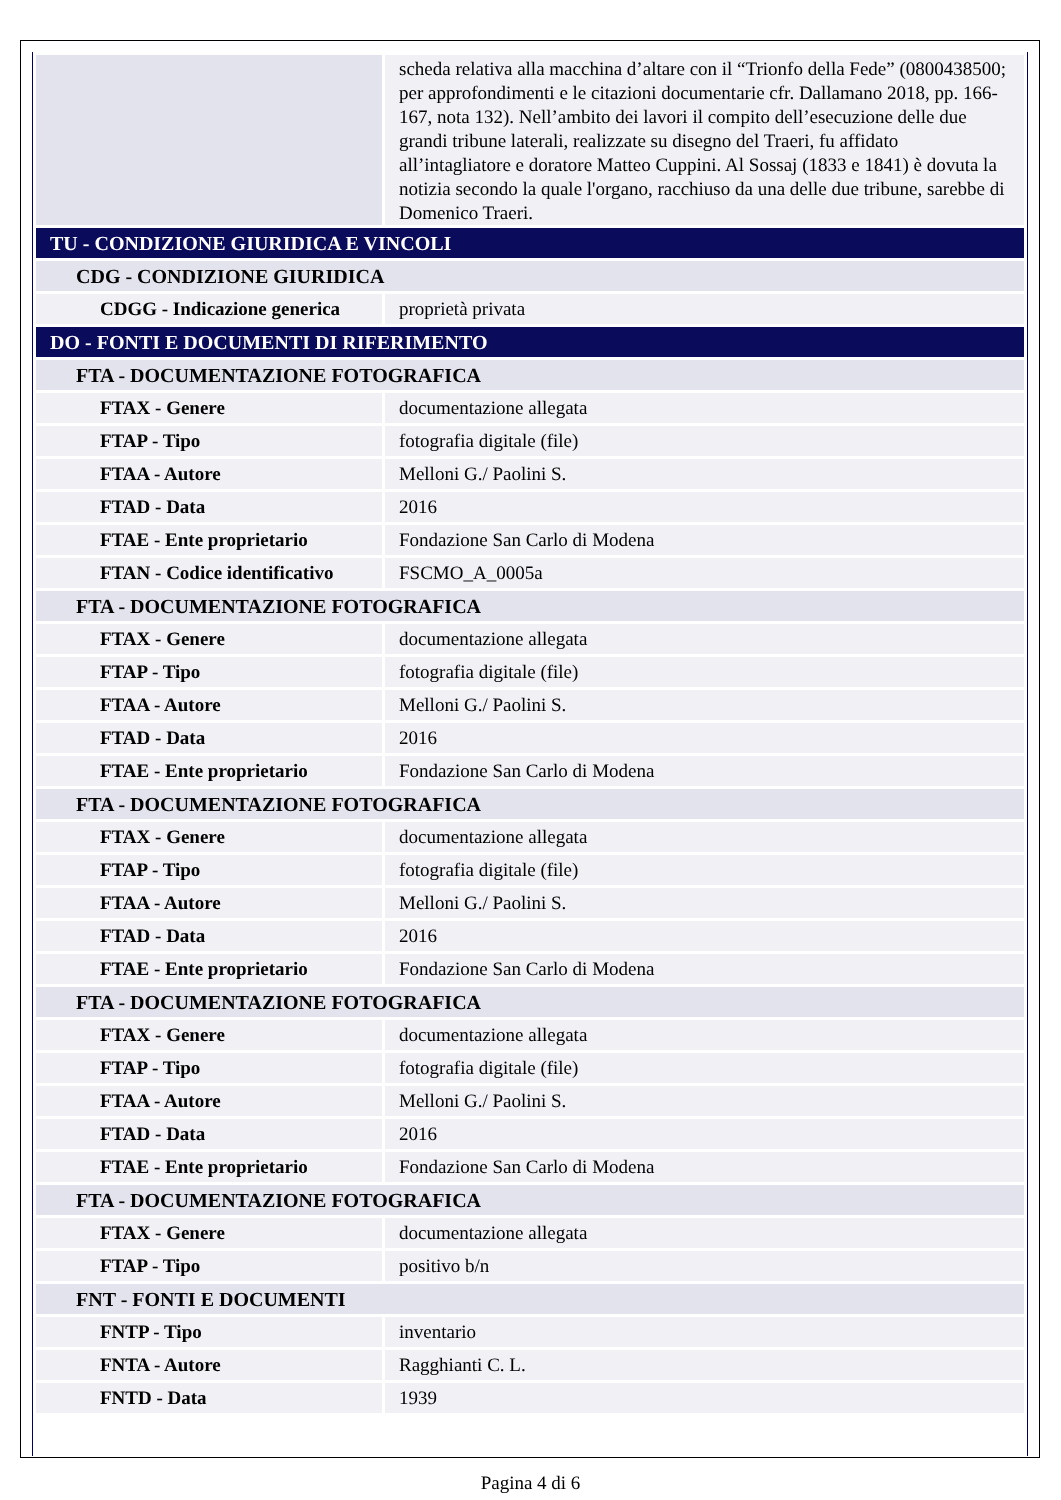| | scheda relativa alla macchina d’altare con il “Trionfo della Fede” (0800438500; per approfondimenti e le citazioni documentarie cfr. Dallamano 2018, pp. 166-167, nota 132). Nell’ambito dei lavori il compito dell’esecuzione delle due grandi tribune laterali, realizzate su disegno del Traeri, fu affidato all’intagliatore e doratore Matteo Cuppini. Al Sossaj (1833 e 1841) è dovuta la notizia secondo la quale l'organo, racchiuso da una delle due tribune, sarebbe di Domenico Traeri. |
| TU - CONDIZIONE GIURIDICA E VINCOLI | |
| CDG - CONDIZIONE GIURIDICA | |
| CDGG - Indicazione generica | proprietà privata |
| DO - FONTI E DOCUMENTI DI RIFERIMENTO | |
| FTA - DOCUMENTAZIONE FOTOGRAFICA | |
| FTAX - Genere | documentazione allegata |
| FTAP - Tipo | fotografia digitale (file) |
| FTAA - Autore | Melloni G./ Paolini S. |
| FTAD - Data | 2016 |
| FTAE - Ente proprietario | Fondazione San Carlo di Modena |
| FTAN - Codice identificativo | FSCMO_A_0005a |
| FTA - DOCUMENTAZIONE FOTOGRAFICA | |
| FTAX - Genere | documentazione allegata |
| FTAP - Tipo | fotografia digitale (file) |
| FTAA - Autore | Melloni G./ Paolini S. |
| FTAD - Data | 2016 |
| FTAE - Ente proprietario | Fondazione San Carlo di Modena |
| FTA - DOCUMENTAZIONE FOTOGRAFICA | |
| FTAX - Genere | documentazione allegata |
| FTAP - Tipo | fotografia digitale (file) |
| FTAA - Autore | Melloni G./ Paolini S. |
| FTAD - Data | 2016 |
| FTAE - Ente proprietario | Fondazione San Carlo di Modena |
| FTA - DOCUMENTAZIONE FOTOGRAFICA | |
| FTAX - Genere | documentazione allegata |
| FTAP - Tipo | fotografia digitale (file) |
| FTAA - Autore | Melloni G./ Paolini S. |
| FTAD - Data | 2016 |
| FTAE - Ente proprietario | Fondazione San Carlo di Modena |
| FTA - DOCUMENTAZIONE FOTOGRAFICA | |
| FTAX - Genere | documentazione allegata |
| FTAP - Tipo | positivo b/n |
| FNT - FONTI E DOCUMENTI | |
| FNTP - Tipo | inventario |
| FNTA - Autore | Ragghianti C. L. |
| FNTD - Data | 1939 |
Pagina 4 di 6